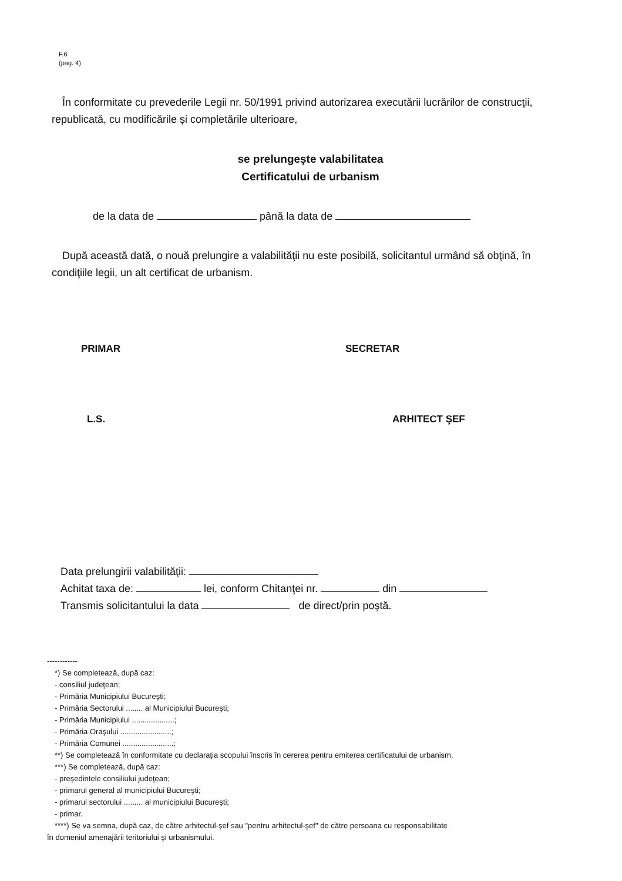F.6
(pag. 4)
În conformitate cu prevederile Legii nr. 50/1991 privind autorizarea executării lucrărilor de construcţii, republicată, cu modificările şi completările ulterioare,
se prelungeşte valabilitatea
Certificatului de urbanism
de la data de până la data de
După această dată, o nouă prelungire a valabilităţii nu este posibilă, solicitantul urmând să obţină, în condiţiile legii, un alt certificat de urbanism.
PRIMAR SECRETAR
L.S. ARHITECT ŞEF
Data prelungirii valabilităţii:
Achitat taxa de: lei, conform Chitanţei nr. din
Transmis solicitantului la data de direct/prin poştă.
------------
*) Se completează, după caz:
- consiliul judeţean;
- Primăria Municipiului Bucureşti;
- Primăria Sectorului ........ al Municipiului Bucureşti;
- Primăria Municipiului ....................;
- Primăria Oraşului ........................;
- Primăria Comunei ........................;
**) Se completează în conformitate cu declaraţia scopului înscris în cererea pentru emiterea certificatului de urbanism.
***) Se completează, după caz:
- preşedintele consiliului judeţean;
- primarul general al municipiului Bucureşti;
- primarul sectorului ......... al municipiului Bucureşti;
- primar.
****) Se va semna, după caz, de către arhitectul-şef sau "pentru arhitectul-şef" de către persoana cu responsabilitate
în domeniul amenajării teritoriului şi urbanismului.